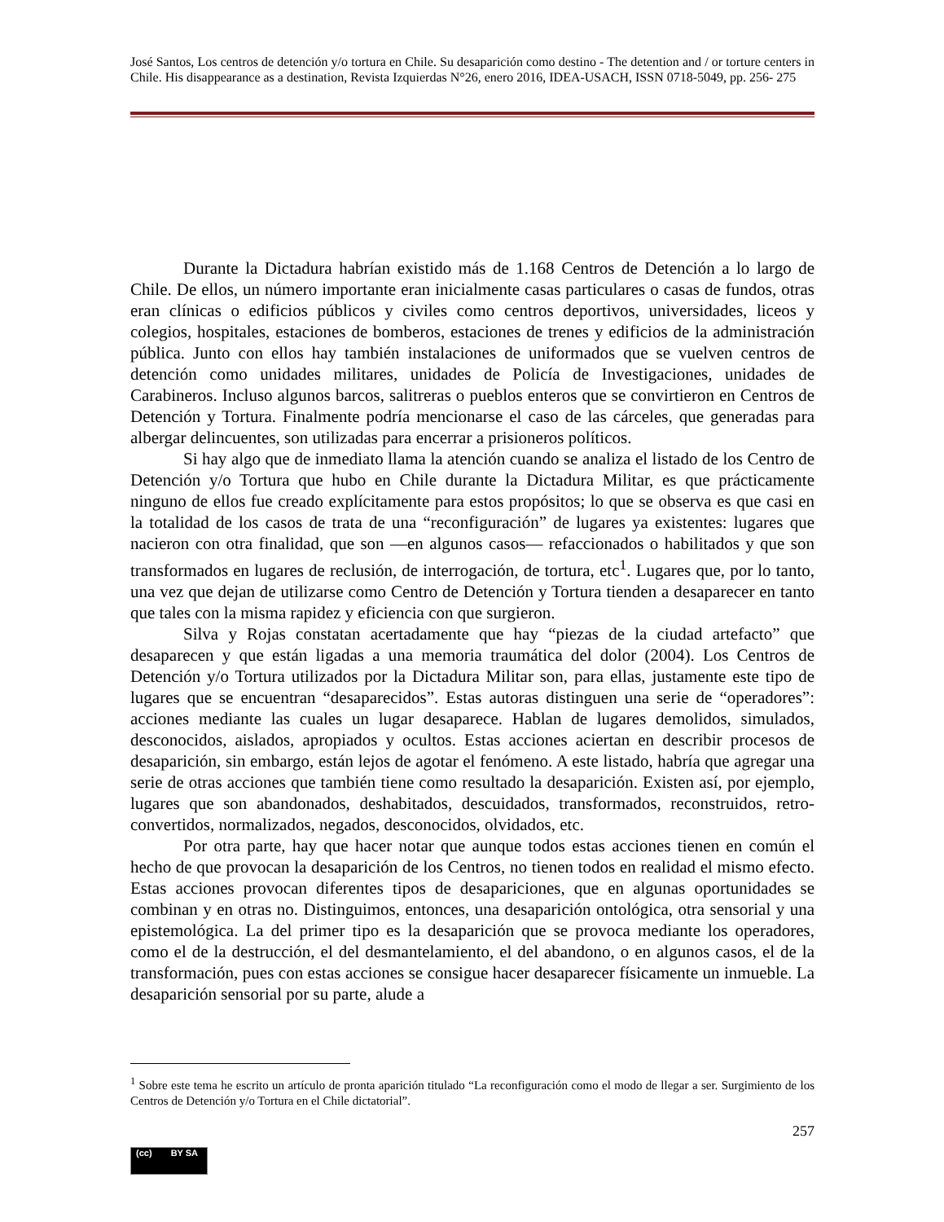José Santos, Los centros de detención y/o tortura en Chile. Su desaparición como destino - The detention and / or torture centers in Chile. His disappearance as a destination, Revista Izquierdas N°26, enero 2016, IDEA-USACH, ISSN 0718-5049, pp. 256- 275
Durante la Dictadura habrían existido más de 1.168 Centros de Detención a lo largo de Chile. De ellos, un número importante eran inicialmente casas particulares o casas de fundos, otras eran clínicas o edificios públicos y civiles como centros deportivos, universidades, liceos y colegios, hospitales, estaciones de bomberos, estaciones de trenes y edificios de la administración pública. Junto con ellos hay también instalaciones de uniformados que se vuelven centros de detención como unidades militares, unidades de Policía de Investigaciones, unidades de Carabineros. Incluso algunos barcos, salitreras o pueblos enteros que se convirtieron en Centros de Detención y Tortura. Finalmente podría mencionarse el caso de las cárceles, que generadas para albergar delincuentes, son utilizadas para encerrar a prisioneros políticos.
Si hay algo que de inmediato llama la atención cuando se analiza el listado de los Centro de Detención y/o Tortura que hubo en Chile durante la Dictadura Militar, es que prácticamente ninguno de ellos fue creado explícitamente para estos propósitos; lo que se observa es que casi en la totalidad de los casos de trata de una “reconfiguración” de lugares ya existentes: lugares que nacieron con otra finalidad, que son —en algunos casos— refaccionados o habilitados y que son transformados en lugares de reclusión, de interrogación, de tortura, etc<sup>1</sup>. Lugares que, por lo tanto, una vez que dejan de utilizarse como Centro de Detención y Tortura tienden a desaparecer en tanto que tales con la misma rapidez y eficiencia con que surgieron.
Silva y Rojas constatan acertadamente que hay “piezas de la ciudad artefacto” que desaparecen y que están ligadas a una memoria traumática del dolor (2004). Los Centros de Detención y/o Tortura utilizados por la Dictadura Militar son, para ellas, justamente este tipo de lugares que se encuentran “desaparecidos”. Estas autoras distinguen una serie de “operadores”: acciones mediante las cuales un lugar desaparece. Hablan de lugares demolidos, simulados, desconocidos, aislados, apropiados y ocultos. Estas acciones aciertan en describir procesos de desaparición, sin embargo, están lejos de agotar el fenómeno. A este listado, habría que agregar una serie de otras acciones que también tiene como resultado la desaparición. Existen así, por ejemplo, lugares que son abandonados, deshabitados, descuidados, transformados, reconstruidos, retro-convertidos, normalizados, negados, desconocidos, olvidados, etc.
Por otra parte, hay que hacer notar que aunque todos estas acciones tienen en común el hecho de que provocan la desaparición de los Centros, no tienen todos en realidad el mismo efecto. Estas acciones provocan diferentes tipos de desapariciones, que en algunas oportunidades se combinan y en otras no. Distinguimos, entonces, una desaparición ontológica, otra sensorial y una epistemológica. La del primer tipo es la desaparición que se provoca mediante los operadores, como el de la destrucción, el del desmantelamiento, el del abandono, o en algunos casos, el de la transformación, pues con estas acciones se consigue hacer desaparecer físicamente un inmueble. La desaparición sensorial por su parte, alude a
<sup>1</sup> Sobre este tema he escrito un artículo de pronta aparición titulado “La reconfiguración como el modo de llegar a ser. Surgimiento de los Centros de Detención y/o Tortura en el Chile dictatorial”.
257
(cc) BY SA